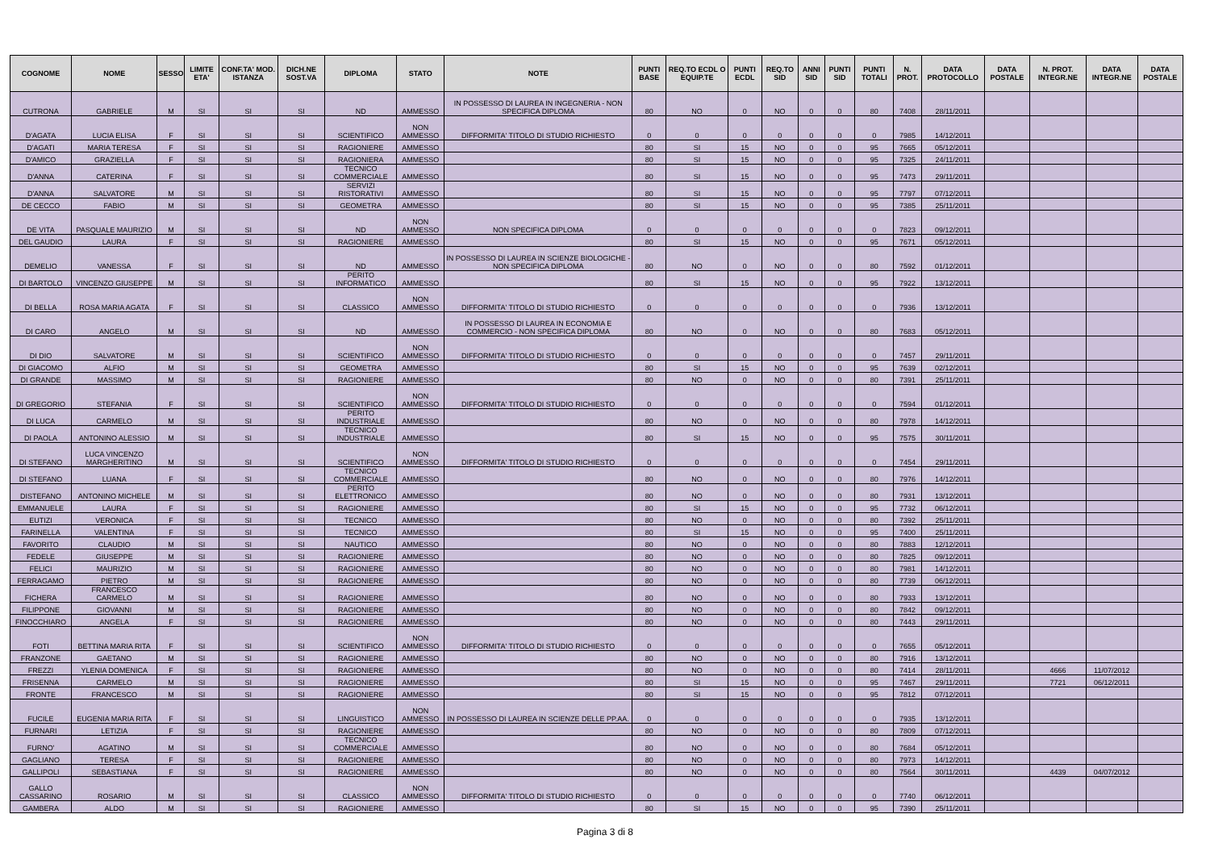| COGNOME | NOME | SESSO | LIMITE ETA' | CONF.TA' MOD. ISTANZA | DICH.NE SOST.VA | DIPLOMA | STATO | NOTE | PUNTI BASE | REQ.TO ECDL O EQUIP.TE | PUNTI ECDL | REQ.TO SID | ANNI SID | PUNTI SID | PUNTI TOTALI | N. PROT. | DATA PROTOCOLLO | DATA POSTALE | N. PROT. INTEGR.NE | DATA INTEGR.NE | DATA POSTALE |
| --- | --- | --- | --- | --- | --- | --- | --- | --- | --- | --- | --- | --- | --- | --- | --- | --- | --- | --- | --- | --- | --- |
| CUTRONA | GABRIELE | M | SI | SI | SI | ND | AMMESSO | IN POSSESSO DI LAUREA IN INGEGNERIA - NON SPECIFICA DIPLOMA | 80 | NO | 0 | NO | 0 | 0 | 80 | 7408 | 28/11/2011 | | | | |
| D'AGATA | LUCIA ELISA | F | SI | SI | SI | SCIENTIFICO | NON AMMESSO | DIFFORMITA' TITOLO DI STUDIO RICHIESTO | 0 | 0 | 0 | 0 | 0 | 0 | 0 | 7985 | 14/12/2011 | | | | |
| D'AGATI | MARIA TERESA | F | SI | SI | SI | RAGIONIERE | AMMESSO | | 80 | SI | 15 | NO | 0 | 0 | 95 | 7665 | 05/12/2011 | | | | |
| D'AMICO | GRAZIELLA | F | SI | SI | SI | RAGIONIERA | AMMESSO | | 80 | SI | 15 | NO | 0 | 0 | 95 | 7325 | 24/11/2011 | | | | |
| D'ANNA | CATERINA | F | SI | SI | SI | TECNICO COMMERCIALE | AMMESSO | | 80 | SI | 15 | NO | 0 | 0 | 95 | 7473 | 29/11/2011 | | | | |
| D'ANNA | SALVATORE | M | SI | SI | SI | SERVIZI RISTORATIVI | AMMESSO | | 80 | SI | 15 | NO | 0 | 0 | 95 | 7797 | 07/12/2011 | | | | |
| DE CECCO | FABIO | M | SI | SI | SI | GEOMETRA | AMMESSO | | 80 | SI | 15 | NO | 0 | 0 | 95 | 7385 | 25/11/2011 | | | | |
| DE VITA | PASQUALE MAURIZIO | M | SI | SI | SI | ND | NON AMMESSO | NON SPECIFICA DIPLOMA | 0 | 0 | 0 | 0 | 0 | 0 | 0 | 7823 | 09/12/2011 | | | | |
| DEL GAUDIO | LAURA | F | SI | SI | SI | RAGIONIERE | AMMESSO | | 80 | SI | 15 | NO | 0 | 0 | 95 | 7671 | 05/12/2011 | | | | |
| DEMELIO | VANESSA | F | SI | SI | SI | ND | AMMESSO | IN POSSESSO DI LAUREA IN SCIENZE BIOLOGICHE - NON SPECIFICA DIPLOMA | 80 | NO | 0 | NO | 0 | 0 | 80 | 7592 | 01/12/2011 | | | | |
| DI BARTOLO | VINCENZO GIUSEPPE | M | SI | SI | SI | PERITO INFORMATICO | AMMESSO | | 80 | SI | 15 | NO | 0 | 0 | 95 | 7922 | 13/12/2011 | | | | |
| DI BELLA | ROSA MARIA AGATA | F | SI | SI | SI | CLASSICO | NON AMMESSO | DIFFORMITA' TITOLO DI STUDIO RICHIESTO | 0 | 0 | 0 | 0 | 0 | 0 | 0 | 7936 | 13/12/2011 | | | | |
| DI CARO | ANGELO | M | SI | SI | SI | ND | AMMESSO | IN POSSESSO DI LAUREA IN ECONOMIA E COMMERCIO - NON SPECIFICA DIPLOMA | 80 | NO | 0 | NO | 0 | 0 | 80 | 7683 | 05/12/2011 | | | | |
| DI DIO | SALVATORE | M | SI | SI | SI | SCIENTIFICO | NON AMMESSO | DIFFORMITA' TITOLO DI STUDIO RICHIESTO | 0 | 0 | 0 | 0 | 0 | 0 | 0 | 7457 | 29/11/2011 | | | | |
| DI GIACOMO | ALFIO | M | SI | SI | SI | GEOMETRA | AMMESSO | | 80 | SI | 15 | NO | 0 | 0 | 95 | 7639 | 02/12/2011 | | | | |
| DI GRANDE | MASSIMO | M | SI | SI | SI | RAGIONIERE | AMMESSO | | 80 | NO | 0 | NO | 0 | 0 | 80 | 7391 | 25/11/2011 | | | | |
| DI GREGORIO | STEFANIA | F | SI | SI | SI | SCIENTIFICO | NON AMMESSO | DIFFORMITA' TITOLO DI STUDIO RICHIESTO | 0 | 0 | 0 | 0 | 0 | 0 | 0 | 7594 | 01/12/2011 | | | | |
| DI LUCA | CARMELO | M | SI | SI | SI | PERITO INDUSTRIALE | AMMESSO | | 80 | NO | 0 | NO | 0 | 0 | 80 | 7978 | 14/12/2011 | | | | |
| DI PAOLA | ANTONINO ALESSIO | M | SI | SI | SI | TECNICO INDUSTRIALE | AMMESSO | | 80 | SI | 15 | NO | 0 | 0 | 95 | 7575 | 30/11/2011 | | | | |
| DI STEFANO | LUCA VINCENZO MARGHERITINO | M | SI | SI | SI | SCIENTIFICO | NON AMMESSO | DIFFORMITA' TITOLO DI STUDIO RICHIESTO | 0 | 0 | 0 | 0 | 0 | 0 | 0 | 7454 | 29/11/2011 | | | | |
| DI STEFANO | LUANA | F | SI | SI | SI | TECNICO COMMERCIALE | AMMESSO | | 80 | NO | 0 | NO | 0 | 0 | 80 | 7976 | 14/12/2011 | | | | |
| DISTEFANO | ANTONINO MICHELE | M | SI | SI | SI | PERITO ELETTRONICO | AMMESSO | | 80 | NO | 0 | NO | 0 | 0 | 80 | 7931 | 13/12/2011 | | | | |
| EMMANUELE | LAURA | F | SI | SI | SI | RAGIONIERE | AMMESSO | | 80 | SI | 15 | NO | 0 | 0 | 95 | 7732 | 06/12/2011 | | | | |
| EUTIZI | VERONICA | F | SI | SI | SI | TECNICO | AMMESSO | | 80 | NO | 0 | NO | 0 | 0 | 80 | 7392 | 25/11/2011 | | | | |
| FARINELLA | VALENTINA | F | SI | SI | SI | TECNICO | AMMESSO | | 80 | SI | 15 | NO | 0 | 0 | 95 | 7400 | 25/11/2011 | | | | |
| FAVORITO | CLAUDIO | M | SI | SI | SI | NAUTICO | AMMESSO | | 80 | NO | 0 | NO | 0 | 0 | 80 | 7883 | 12/12/2011 | | | | |
| FEDELE | GIUSEPPE | M | SI | SI | SI | RAGIONIERE | AMMESSO | | 80 | NO | 0 | NO | 0 | 0 | 80 | 7825 | 09/12/2011 | | | | |
| FELICI | MAURIZIO | M | SI | SI | SI | RAGIONIERE | AMMESSO | | 80 | NO | 0 | NO | 0 | 0 | 80 | 7981 | 14/12/2011 | | | | |
| FERRAGAMO | PIETRO | M | SI | SI | SI | RAGIONIERE | AMMESSO | | 80 | NO | 0 | NO | 0 | 0 | 80 | 7739 | 06/12/2011 | | | | |
| FICHERA | FRANCESCO CARMELO | M | SI | SI | SI | RAGIONIERE | AMMESSO | | 80 | NO | 0 | NO | 0 | 0 | 80 | 7933 | 13/12/2011 | | | | |
| FILIPPONE | GIOVANNI | M | SI | SI | SI | RAGIONIERE | AMMESSO | | 80 | NO | 0 | NO | 0 | 0 | 80 | 7842 | 09/12/2011 | | | | |
| FINOCCHIARO | ANGELA | F | SI | SI | SI | RAGIONIERE | AMMESSO | | 80 | NO | 0 | NO | 0 | 0 | 80 | 7443 | 29/11/2011 | | | | |
| FOTI | BETTINA MARIA RITA | F | SI | SI | SI | SCIENTIFICO | NON AMMESSO | DIFFORMITA' TITOLO DI STUDIO RICHIESTO | 0 | 0 | 0 | 0 | 0 | 0 | 0 | 7655 | 05/12/2011 | | | | |
| FRANZONE | GAETANO | M | SI | SI | SI | RAGIONIERE | AMMESSO | | 80 | NO | 0 | NO | 0 | 0 | 80 | 7916 | 13/12/2011 | | | | |
| FREZZI | YLENIA DOMENICA | F | SI | SI | SI | RAGIONIERE | AMMESSO | | 80 | NO | 0 | NO | 0 | 0 | 80 | 7414 | 28/11/2011 | | 4666 | 11/07/2012 | |
| FRISENNA | CARMELO | M | SI | SI | SI | RAGIONIERE | AMMESSO | | 80 | SI | 15 | NO | 0 | 0 | 95 | 7467 | 29/11/2011 | | 7721 | 06/12/2011 | |
| FRONTE | FRANCESCO | M | SI | SI | SI | RAGIONIERE | AMMESSO | | 80 | SI | 15 | NO | 0 | 0 | 95 | 7812 | 07/12/2011 | | | | |
| FUCILE | EUGENIA MARIA RITA | F | SI | SI | SI | LINGUISTICO | NON AMMESSO | IN POSSESSO DI LAUREA IN SCIENZE DELLE PP.AA. | 0 | 0 | 0 | 0 | 0 | 0 | 0 | 7935 | 13/12/2011 | | | | |
| FURNARI | LETIZIA | F | SI | SI | SI | RAGIONIERE | AMMESSO | | 80 | NO | 0 | NO | 0 | 0 | 80 | 7809 | 07/12/2011 | | | | |
| FURNO' | AGATINO | M | SI | SI | SI | TECNICO COMMERCIALE | AMMESSO | | 80 | NO | 0 | NO | 0 | 0 | 80 | 7684 | 05/12/2011 | | | | |
| GAGLIANO | TERESA | F | SI | SI | SI | RAGIONIERE | AMMESSO | | 80 | NO | 0 | NO | 0 | 0 | 80 | 7973 | 14/12/2011 | | | | |
| GALLIPOLI | SEBASTIANA | F | SI | SI | SI | RAGIONIERE | AMMESSO | | 80 | NO | 0 | NO | 0 | 0 | 80 | 7564 | 30/11/2011 | | 4439 | 04/07/2012 | |
| GALLO CASSARINO | ROSARIO | M | SI | SI | SI | CLASSICO | NON AMMESSO | DIFFORMITA' TITOLO DI STUDIO RICHIESTO | 0 | 0 | 0 | 0 | 0 | 0 | 0 | 7740 | 06/12/2011 | | | | |
| GAMBERA | ALDO | M | SI | SI | SI | RAGIONIERE | AMMESSO | | 80 | SI | 15 | NO | 0 | 0 | 95 | 7390 | 25/11/2011 | | | | |
Pagina 3 di 8